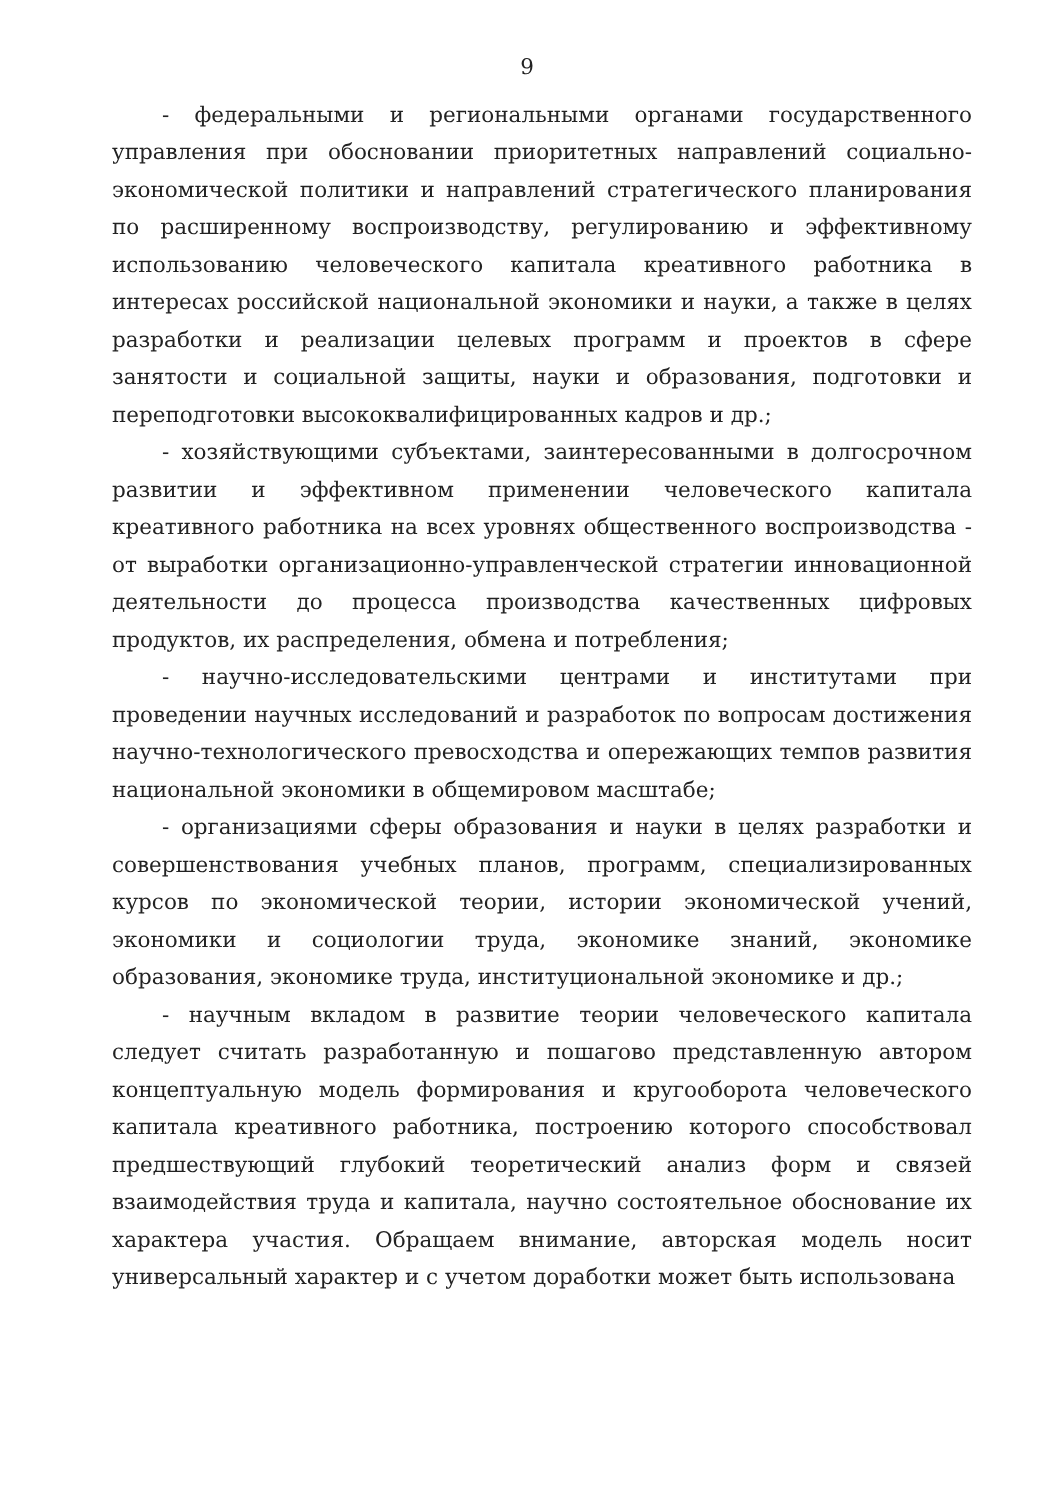9
- федеральными и региональными органами государственного управления при обосновании приоритетных направлений социально-экономической политики и направлений стратегического планирования по расширенному воспроизводству, регулированию и эффективному использованию человеческого капитала креативного работника в интересах российской национальной экономики и науки, а также в целях разработки и реализации целевых программ и проектов в сфере занятости и социальной защиты, науки и образования, подготовки и переподготовки высококвалифицированных кадров и др.;
- хозяйствующими субъектами, заинтересованными в долгосрочном развитии и эффективном применении человеческого капитала креативного работника на всех уровнях общественного воспроизводства - от выработки организационно-управленческой стратегии инновационной деятельности до процесса производства качественных цифровых продуктов, их распределения, обмена и потребления;
- научно-исследовательскими центрами и институтами при проведении научных исследований и разработок по вопросам достижения научно-технологического превосходства и опережающих темпов развития национальной экономики в общемировом масштабе;
- организациями сферы образования и науки в целях разработки и совершенствования учебных планов, программ, специализированных курсов по экономической теории, истории экономической учений, экономики и социологии труда, экономике знаний, экономике образования, экономике труда, институциональной экономике и др.;
- научным вкладом в развитие теории человеческого капитала следует считать разработанную и пошагово представленную автором концептуальную модель формирования и кругооборота человеческого капитала креативного работника, построению которого способствовал предшествующий глубокий теоретический анализ форм и связей взаимодействия труда и капитала, научно состоятельное обоснование их характера участия. Обращаем внимание, авторская модель носит универсальный характер и с учетом доработки может быть использована